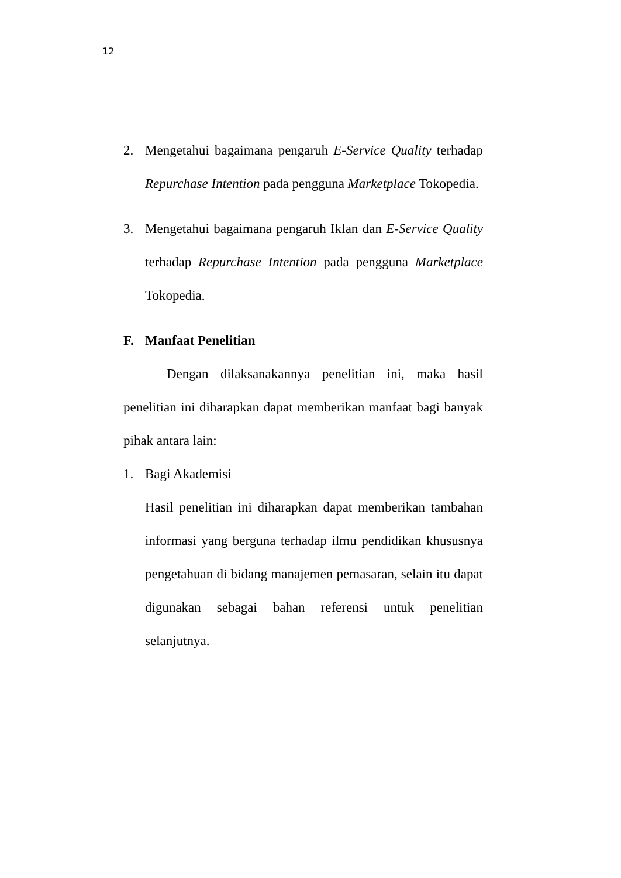12
2. Mengetahui bagaimana pengaruh E-Service Quality terhadap Repurchase Intention pada pengguna Marketplace Tokopedia.
3. Mengetahui bagaimana pengaruh Iklan dan E-Service Quality terhadap Repurchase Intention pada pengguna Marketplace Tokopedia.
F. Manfaat Penelitian
Dengan dilaksanakannya penelitian ini, maka hasil penelitian ini diharapkan dapat memberikan manfaat bagi banyak pihak antara lain:
1. Bagi Akademisi
Hasil penelitian ini diharapkan dapat memberikan tambahan informasi yang berguna terhadap ilmu pendidikan khususnya pengetahuan di bidang manajemen pemasaran, selain itu dapat digunakan sebagai bahan referensi untuk penelitian selanjutnya.